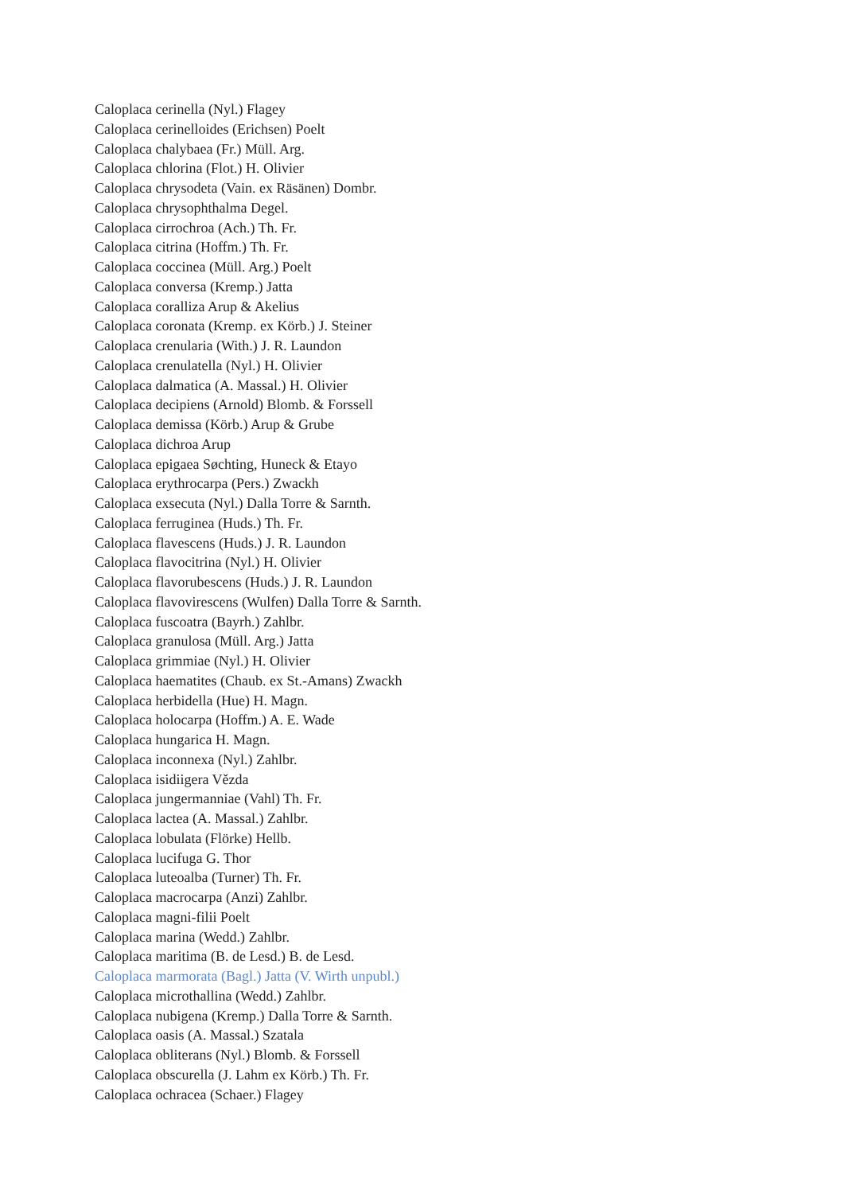Caloplaca cerinella (Nyl.) Flagey
Caloplaca cerinelloides (Erichsen) Poelt
Caloplaca chalybaea (Fr.) Müll. Arg.
Caloplaca chlorina (Flot.) H. Olivier
Caloplaca chrysodeta (Vain. ex Räsänen) Dombr.
Caloplaca chrysophthalma Degel.
Caloplaca cirrochroa (Ach.) Th. Fr.
Caloplaca citrina (Hoffm.) Th. Fr.
Caloplaca coccinea (Müll. Arg.) Poelt
Caloplaca conversa (Kremp.) Jatta
Caloplaca coralliza Arup & Akelius
Caloplaca coronata (Kremp. ex Körb.) J. Steiner
Caloplaca crenularia (With.) J. R. Laundon
Caloplaca crenulatella (Nyl.) H. Olivier
Caloplaca dalmatica (A. Massal.) H. Olivier
Caloplaca decipiens (Arnold) Blomb. & Forssell
Caloplaca demissa (Körb.) Arup & Grube
Caloplaca dichroa Arup
Caloplaca epigaea Søchting, Huneck & Etayo
Caloplaca erythrocarpa (Pers.) Zwackh
Caloplaca exsecuta (Nyl.) Dalla Torre & Sarnth.
Caloplaca ferruginea (Huds.) Th. Fr.
Caloplaca flavescens (Huds.) J. R. Laundon
Caloplaca flavocitrina (Nyl.) H. Olivier
Caloplaca flavorubescens (Huds.) J. R. Laundon
Caloplaca flavovirescens (Wulfen) Dalla Torre & Sarnth.
Caloplaca fuscoatra (Bayrh.) Zahlbr.
Caloplaca granulosa (Müll. Arg.) Jatta
Caloplaca grimmiae (Nyl.) H. Olivier
Caloplaca haematites (Chaub. ex St.-Amans) Zwackh
Caloplaca herbidella (Hue) H. Magn.
Caloplaca holocarpa (Hoffm.) A. E. Wade
Caloplaca hungarica H. Magn.
Caloplaca inconnexa (Nyl.) Zahlbr.
Caloplaca isidiigera Vězda
Caloplaca jungermanniae (Vahl) Th. Fr.
Caloplaca lactea (A. Massal.) Zahlbr.
Caloplaca lobulata (Flörke) Hellb.
Caloplaca lucifuga G. Thor
Caloplaca luteoalba (Turner) Th. Fr.
Caloplaca macrocarpa (Anzi) Zahlbr.
Caloplaca magni-filii Poelt
Caloplaca marina (Wedd.) Zahlbr.
Caloplaca maritima (B. de Lesd.) B. de Lesd.
Caloplaca marmorata (Bagl.) Jatta (V. Wirth unpubl.)
Caloplaca microthallina (Wedd.) Zahlbr.
Caloplaca nubigena (Kremp.) Dalla Torre & Sarnth.
Caloplaca oasis (A. Massal.) Szatala
Caloplaca obliterans (Nyl.) Blomb. & Forssell
Caloplaca obscurella (J. Lahm ex Körb.) Th. Fr.
Caloplaca ochracea (Schaer.) Flagey